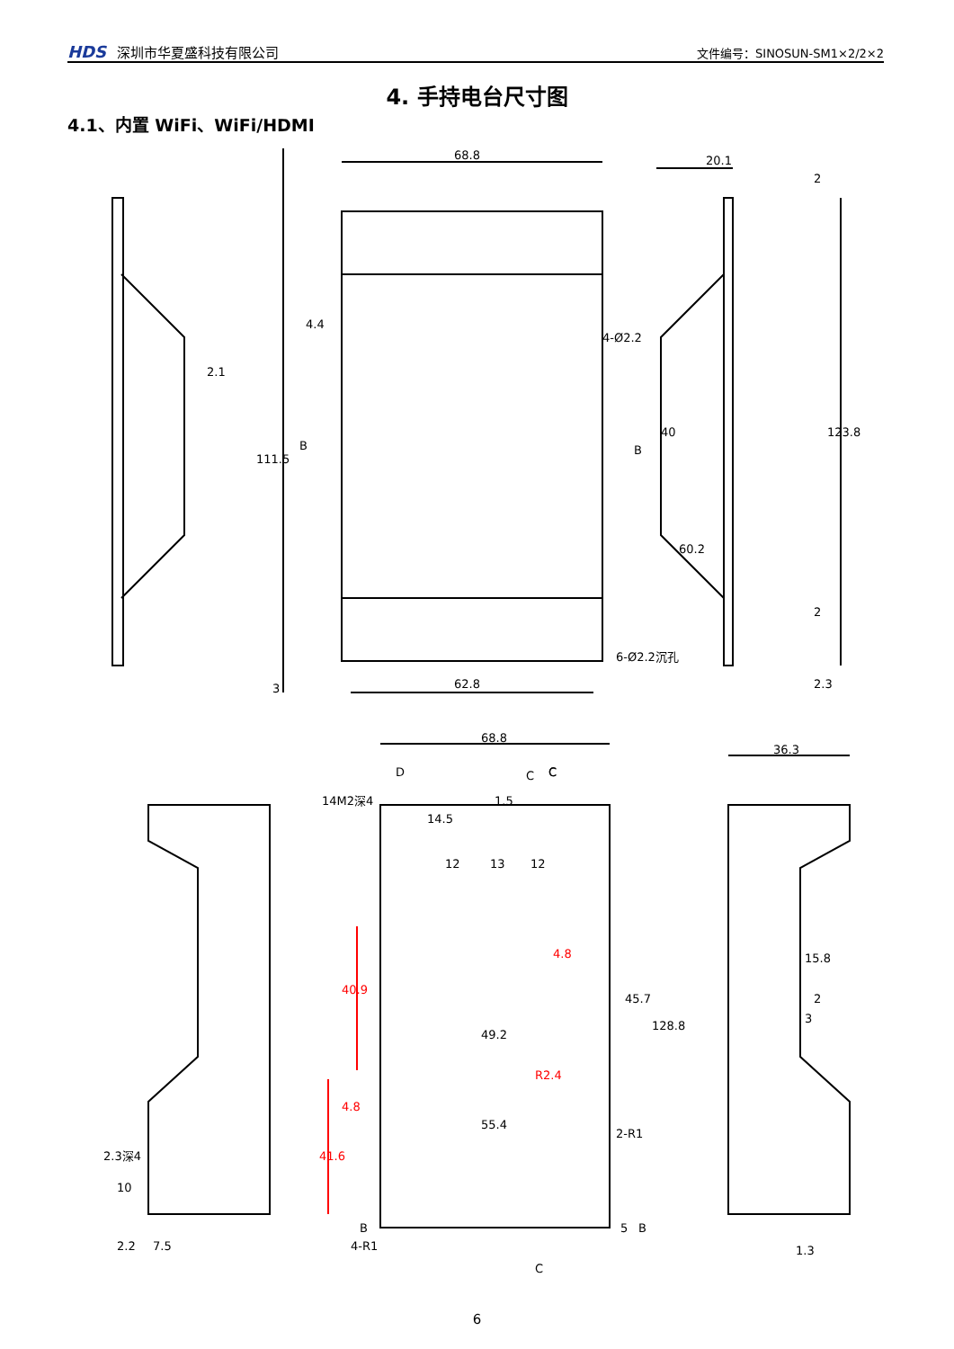HDS 深圳市华夏盛科技有限公司
文件编号：SINOSUN-SM1×2/2×2
4. 手持电台尺寸图
4.1、内置 WiFi、WiFi/HDMI
68.8
62.8
111.5
4.4
2.1
4-Ø2.2
20.1
2
123.8
40
60.2
2
2.3
6-Ø2.2沉孔
B
B
3
68.8
36.3
14M2深4
D
C
C
C
C
13
12
12
1.5
14.5
4.8
40.9
45.7
128.8
49.2
R2.4
4.8
41.6
55.4
2-R1
15.8
2
3
2.3深4
10
2.2
7.5
4-R1
B
5
B
1.3
6